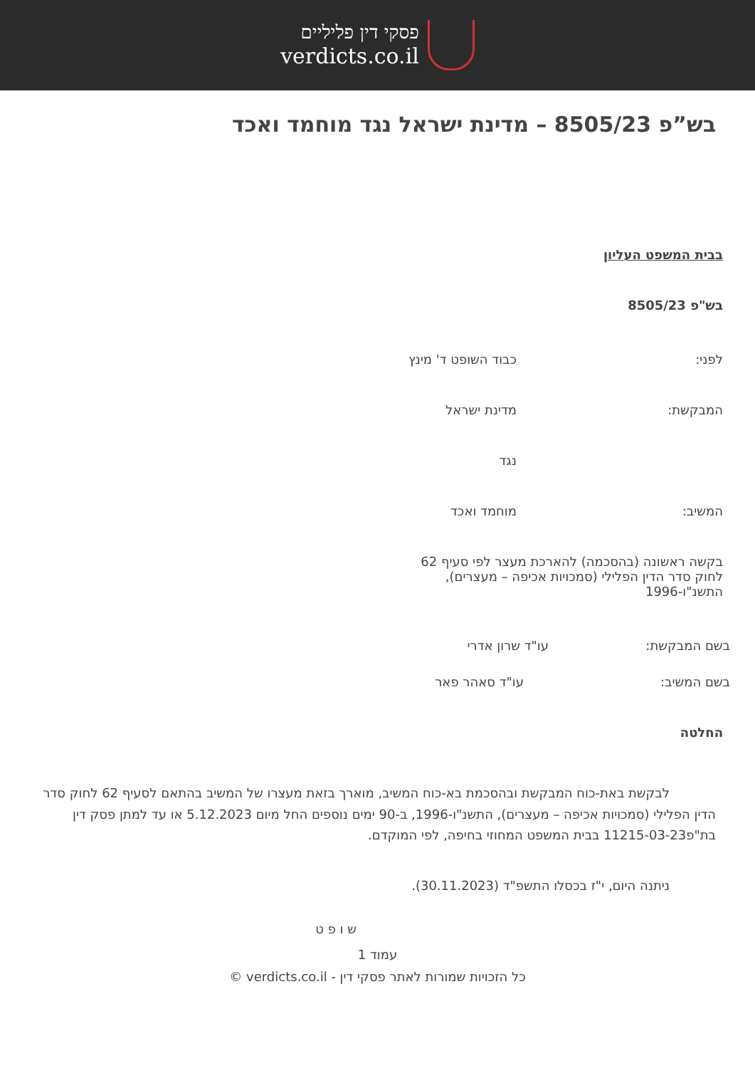פסקי דין פליליים
verdicts.co.il
בש”פ 8505/23 – מדינת ישראל נגד מוחמד ואכד
בבית המשפט העליון
בש"פ 8505/23
לפני: כבוד השופט ד' מינץ
המבקשת: מדינת ישראל
נגד
המשיב: מוחמד ואכד
בקשה ראשונה (בהסכמה) להארכת מעצר לפי סעיף 62 לחוק סדר הדין הפלילי (סמכויות אכיפה – מעצרים), התשנ"ו-1996
בשם המבקשת: עו"ד שרון אדרי
בשם המשיב: עו"ד סאהר פאר
החלטה
לבקשת באת-כוח המבקשת ובהסכמת בא-כוח המשיב, מוארך בזאת מעצרו של המשיב בהתאם לסעיף 62 לחוק סדר הדין הפלילי (סמכויות אכיפה – מעצרים), התשנ"ו-1996, ב-90 ימים נוספים החל מיום 5.12.2023 או עד למתן פסק דין בת"פ11215-03-23 בבית המשפט המחוזי בחיפה, לפי המוקדם.
ניתנה היום, י"ז בכסלו התשפ"ד (30.11.2023).
ש ו פ ט
עמוד 1
כל הזכויות שמורות לאתר פסקי דין - verdicts.co.il ©